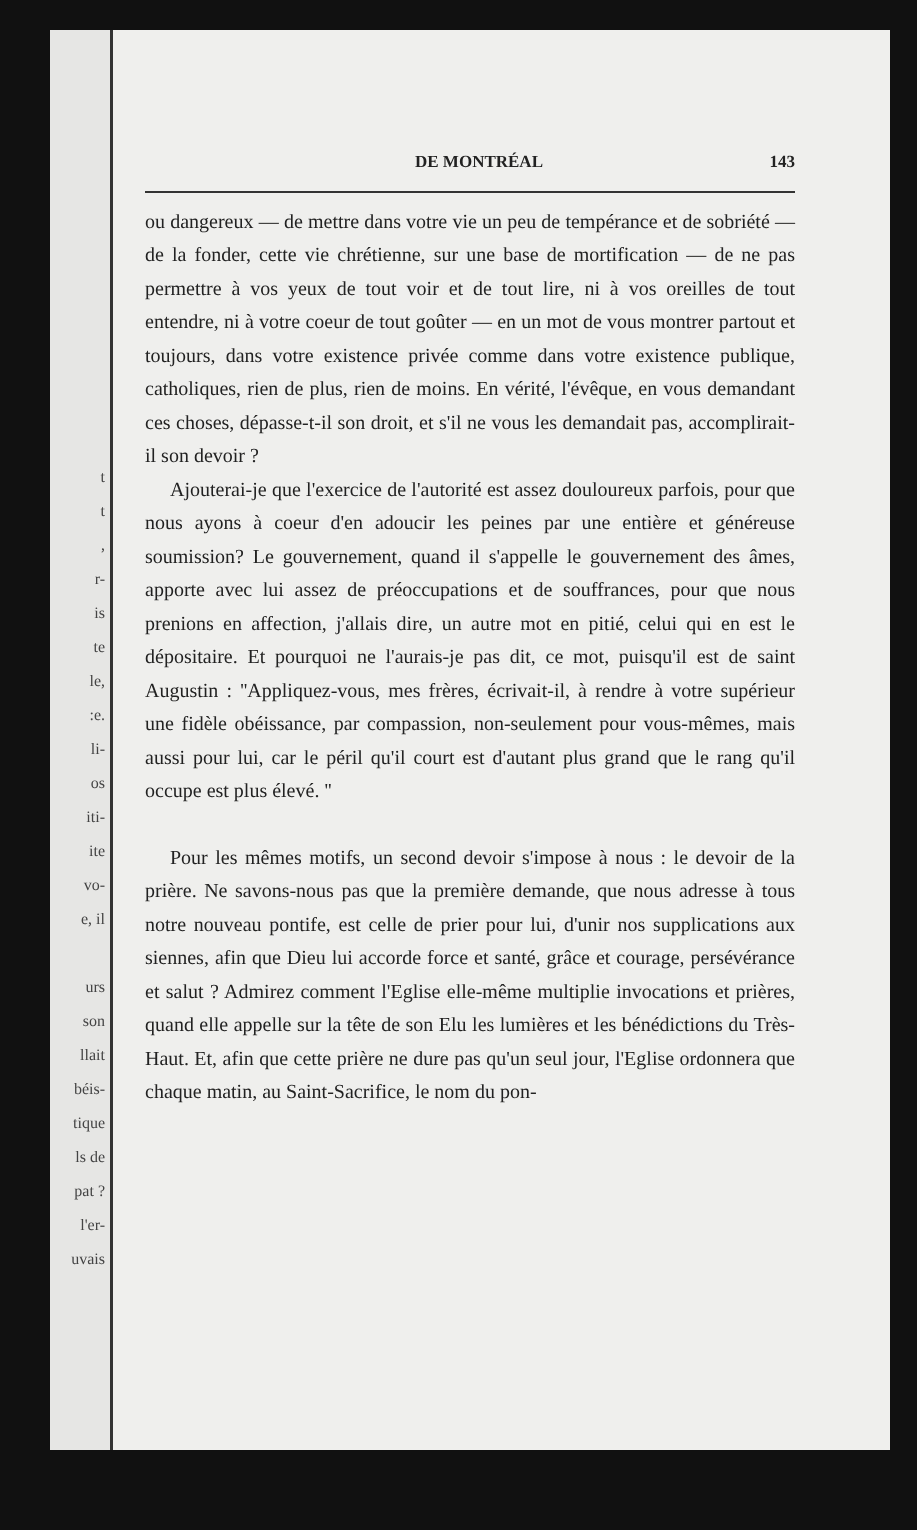t
t
,
r-
is
te
le,
:e.
li-
os
iti-
ite
vo-
e, il
urs
son
llait
béis-
tique
ls de
pat ?
l'er-
uvais
DE MONTRÉAL 143
ou dangereux — de mettre dans votre vie un peu de tempérance et de sobriété — de la fonder, cette vie chrétienne, sur une base de mortification — de ne pas permettre à vos yeux de tout voir et de tout lire, ni à vos oreilles de tout entendre, ni à votre coeur de tout goûter — en un mot de vous montrer partout et toujours, dans votre existence privée comme dans votre existence publique, catholiques, rien de plus, rien de moins. En vérité, l'évêque, en vous demandant ces choses, dépasse-t-il son droit, et s'il ne vous les demandait pas, accomplirait-il son devoir ?
Ajouterai-je que l'exercice de l'autorité est assez douloureux parfois, pour que nous ayons à coeur d'en adoucir les peines par une entière et généreuse soumission? Le gouvernement, quand il s'appelle le gouvernement des âmes, apporte avec lui assez de préoccupations et de souffrances, pour que nous prenions en affection, j'allais dire, un autre mot en pitié, celui qui en est le dépositaire. Et pourquoi ne l'aurais-je pas dit, ce mot, puisqu'il est de saint Augustin : ''Appliquez-vous, mes frères, écrivait-il, à rendre à votre supérieur une fidèle obéissance, par compassion, non-seulement pour vous-mêmes, mais aussi pour lui, car le péril qu'il court est d'autant plus grand que le rang qu'il occupe est plus élevé. ''
Pour les mêmes motifs, un second devoir s'impose à nous : le devoir de la prière. Ne savons-nous pas que la première demande, que nous adresse à tous notre nouveau pontife, est celle de prier pour lui, d'unir nos supplications aux siennes, afin que Dieu lui accorde force et santé, grâce et courage, persévérance et salut ? Admirez comment l'Eglise elle-même multiplie invocations et prières, quand elle appelle sur la tête de son Elu les lumières et les bénédictions du Très-Haut. Et, afin que cette prière ne dure pas qu'un seul jour, l'Eglise ordonnera que chaque matin, au Saint-Sacrifice, le nom du pon-